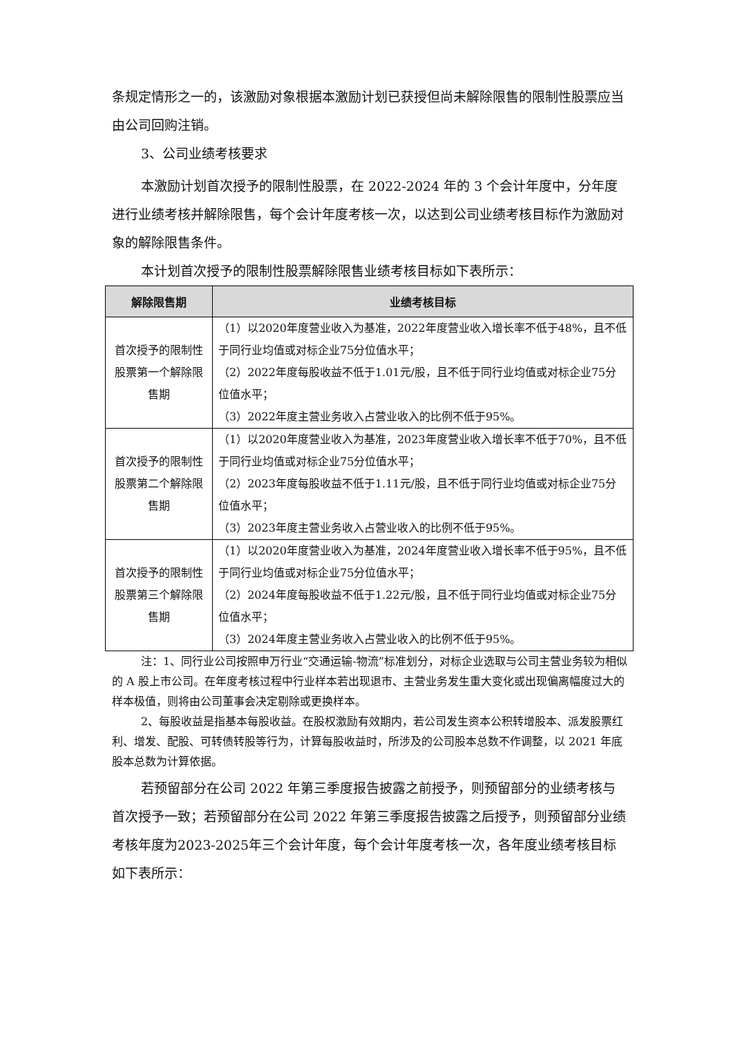条规定情形之一的，该激励对象根据本激励计划已获授但尚未解除限售的限制性股票应当由公司回购注销。
3、公司业绩考核要求
本激励计划首次授予的限制性股票，在 2022-2024 年的 3 个会计年度中，分年度进行业绩考核并解除限售，每个会计年度考核一次，以达到公司业绩考核目标作为激励对象的解除限售条件。
本计划首次授予的限制性股票解除限售业绩考核目标如下表所示：
| 解除限售期 | 业绩考核目标 |
| --- | --- |
| 首次授予的限制性股票第一个解除限售期 | （1）以2020年度营业收入为基准，2022年度营业收入增长率不低于48%，且不低于同行业均值或对标企业75分位值水平； （2）2022年度每股收益不低于1.01元/股，且不低于同行业均值或对标企业75分位值水平； （3）2022年度主营业务收入占营业收入的比例不低于95%。 |
| 首次授予的限制性股票第二个解除限售期 | （1）以2020年度营业收入为基准，2023年度营业收入增长率不低于70%，且不低于同行业均值或对标企业75分位值水平； （2）2023年度每股收益不低于1.11元/股，且不低于同行业均值或对标企业75分位值水平； （3）2023年度主营业务收入占营业收入的比例不低于95%。 |
| 首次授予的限制性股票第三个解除限售期 | （1）以2020年度营业收入为基准，2024年度营业收入增长率不低于95%，且不低于同行业均值或对标企业75分位值水平； （2）2024年度每股收益不低于1.22元/股，且不低于同行业均值或对标企业75分位值水平； （3）2024年度主营业务收入占营业收入的比例不低于95%。 |
注：1、同行业公司按照申万行业“交通运输-物流”标准划分，对标企业选取与公司主营业务较为相似的 A 股上市公司。在年度考核过程中行业样本若出现退市、主营业务发生重大变化或出现偏离幅度过大的样本极值，则将由公司董事会决定剔除或更换样本。
2、每股收益是指基本每股收益。在股权激励有效期内，若公司发生资本公积转增股本、派发股票红利、增发、配股、可转债转股等行为，计算每股收益时，所涉及的公司股本总数不作调整，以 2021 年底股本总数为计算依据。
若预留部分在公司 2022 年第三季度报告披露之前授予，则预留部分的业绩考核与首次授予一致；若预留部分在公司 2022 年第三季度报告披露之后授予，则预留部分业绩考核年度为2023-2025年三个会计年度，每个会计年度考核一次，各年度业绩考核目标如下表所示：